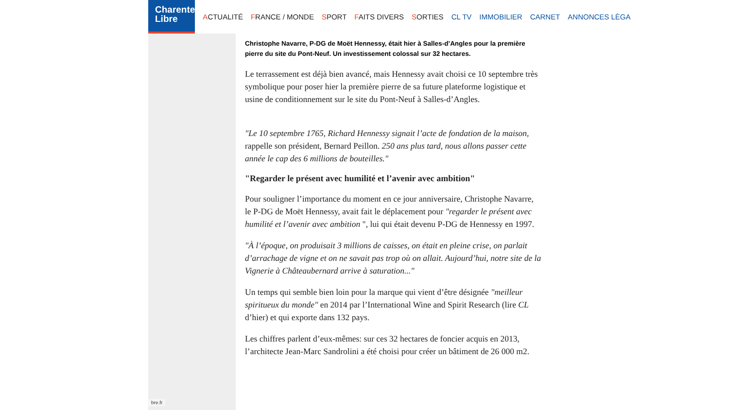Charente
Libre
ACTUALITÉ FRANCE / MONDE SPORT FAITS DIVERS SORTIES CL TV IMMOBILIER CARNET ANNONCES LÈGA
bre.fr
Christophe Navarre, P-DG de Moët Hennessy, était hier à Salles-d’Angles pour la première pierre du site du Pont-Neuf. Un investissement colossal sur 32 hectares.
Le terrassement est déjà bien avancé, mais Hennessy avait choisi ce 10 septembre très symbolique pour poser hier la première pierre de sa future plateforme logistique et usine de conditionnement sur le site du Pont-Neuf à Salles-d’Angles.
"Le 10 septembre 1765, Richard Hennessy signait l’acte de fondation de la maison, rappelle son président, Bernard Peillon. 250 ans plus tard, nous allons passer cette année le cap des 6 millions de bouteilles."
"Regarder le présent avec humilité et l’avenir avec ambition"
Pour souligner l’importance du moment en ce jour anniversaire, Christophe Navarre, le P-DG de Moët Hennessy, avait fait le déplacement pour "regarder le présent avec humilité et l’avenir avec ambition ", lui qui était devenu P-DG de Hennessy en 1997.
"À l’époque, on produisait 3 millions de caisses, on était en pleine crise, on parlait d’arrachage de vigne et on ne savait pas trop où on allait. Aujourd’hui, notre site de la Vignerie à Châteaubernard arrive à saturation..."
Un temps qui semble bien loin pour la marque qui vient d’être désignée "meilleur spiritueux du monde" en 2014 par l’International Wine and Spirit Research (lire CL d’hier) et qui exporte dans 132 pays.
Les chiffres parlent d’eux-mêmes: sur ces 32 hectares de foncier acquis en 2013, l’architecte Jean-Marc Sandrolini a été choisi pour créer un bâtiment de 26 000 m2.